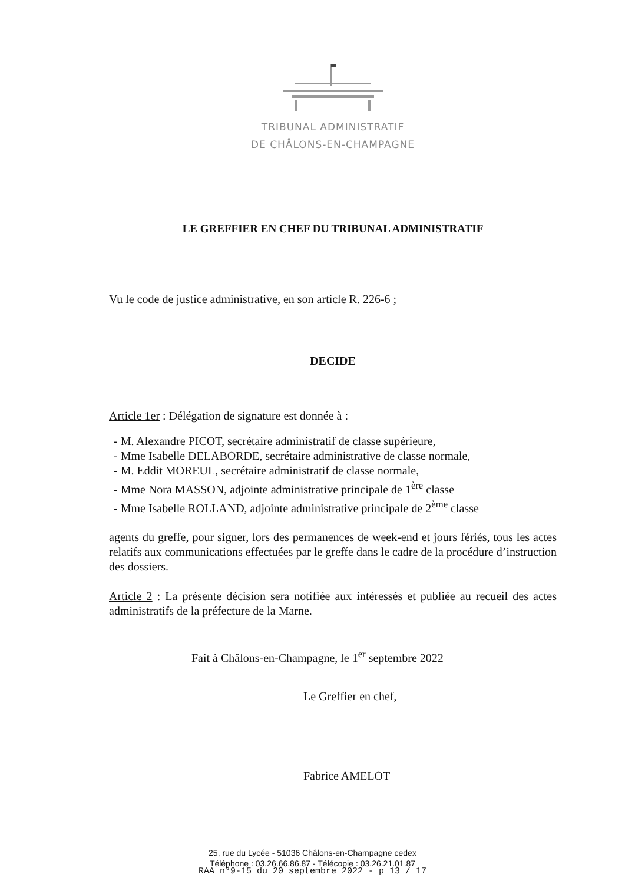TRIBUNAL ADMINISTRATIF
DE CHÂLONS-EN-CHAMPAGNE
LE GREFFIER EN CHEF DU TRIBUNAL ADMINISTRATIF
Vu le code de justice administrative, en son article R. 226-6 ;
DECIDE
Article 1er : Délégation de signature est donnée à :
- M. Alexandre PICOT, secrétaire administratif de classe supérieure,
- Mme Isabelle DELABORDE, secrétaire administrative de classe normale,
- M. Eddit MOREUL, secrétaire administratif de classe normale,
- Mme Nora MASSON, adjointe administrative principale de 1<sup>ère</sup> classe
- Mme Isabelle ROLLAND, adjointe administrative principale de 2<sup>ème</sup> classe
agents du greffe, pour signer, lors des permanences de week-end et jours fériés, tous les actes relatifs aux communications effectuées par le greffe dans le cadre de la procédure d’instruction des dossiers.
Article 2 : La présente décision sera notifiée aux intéressés et publiée au recueil des actes administratifs de la préfecture de la Marne.
Fait à Châlons-en-Champagne, le 1<sup>er</sup> septembre 2022
Le Greffier en chef,
Fabrice AMELOT
25, rue du Lycée - 51036 Châlons-en-Champagne cedex
Téléphone : 03.26.66.86.87 - Télécopie : 03.26.21.01.87
RAA n°9-15 du 20 septembre 2022 - p 13 / 17